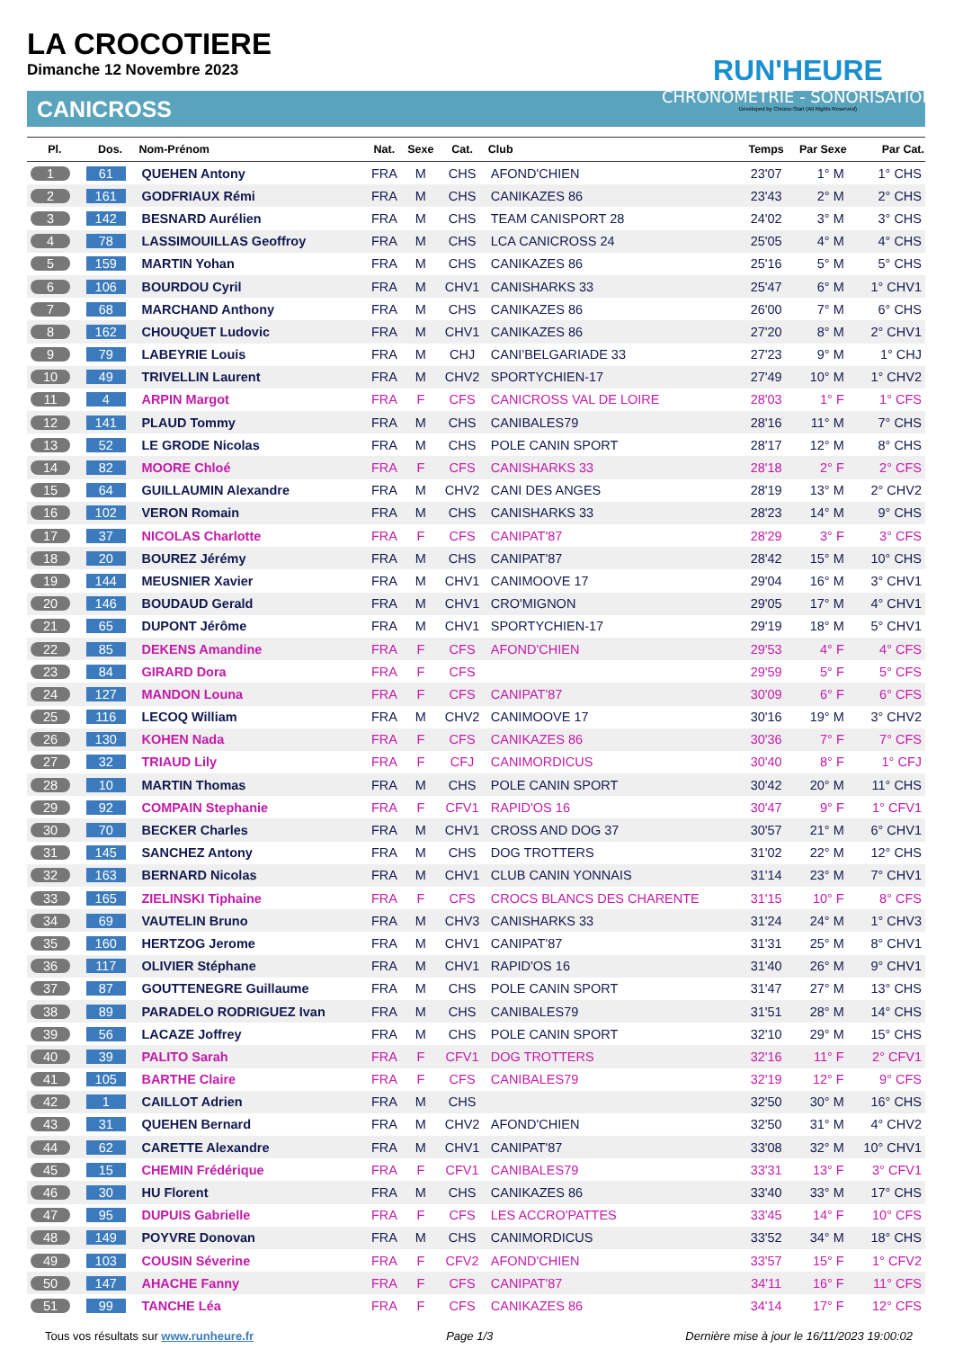LA CROCOTIERE
Dimanche 12 Novembre 2023
CANICROSS
RUN'HEURE
CHRONOMÉTRIE - SONORISATION
Developed by Chrono-Start (All Rights Reserved)
| Pl. | Dos. | Nom-Prénom | Nat. | Sexe | Cat. | Club | Temps | Par Sexe | Par Cat. |
| --- | --- | --- | --- | --- | --- | --- | --- | --- | --- |
| 1 | 61 | QUEHEN Antony | FRA | M | CHS | AFOND'CHIEN | 23'07 | 1° M | 1° CHS |
| 2 | 161 | GODFRIAUX Rémi | FRA | M | CHS | CANIKAZES 86 | 23'43 | 2° M | 2° CHS |
| 3 | 142 | BESNARD Aurélien | FRA | M | CHS | TEAM CANISPORT 28 | 24'02 | 3° M | 3° CHS |
| 4 | 78 | LASSIMOUILLAS Geoffroy | FRA | M | CHS | LCA CANICROSS 24 | 25'05 | 4° M | 4° CHS |
| 5 | 159 | MARTIN Yohan | FRA | M | CHS | CANIKAZES 86 | 25'16 | 5° M | 5° CHS |
| 6 | 106 | BOURDOU Cyril | FRA | M | CHV1 | CANISHARKS 33 | 25'47 | 6° M | 1° CHV1 |
| 7 | 68 | MARCHAND Anthony | FRA | M | CHS | CANIKAZES 86 | 26'00 | 7° M | 6° CHS |
| 8 | 162 | CHOUQUET Ludovic | FRA | M | CHV1 | CANIKAZES 86 | 27'20 | 8° M | 2° CHV1 |
| 9 | 79 | LABEYRIE Louis | FRA | M | CHJ | CANI'BELGARIADE 33 | 27'23 | 9° M | 1° CHJ |
| 10 | 49 | TRIVELLIN Laurent | FRA | M | CHV2 | SPORTYCHIEN-17 | 27'49 | 10° M | 1° CHV2 |
| 11 | 4 | ARPIN Margot | FRA | F | CFS | CANICROSS VAL DE LOIRE | 28'03 | 1° F | 1° CFS |
| 12 | 141 | PLAUD Tommy | FRA | M | CHS | CANIBALES79 | 28'16 | 11° M | 7° CHS |
| 13 | 52 | LE GRODE Nicolas | FRA | M | CHS | POLE CANIN SPORT | 28'17 | 12° M | 8° CHS |
| 14 | 82 | MOORE Chloé | FRA | F | CFS | CANISHARKS 33 | 28'18 | 2° F | 2° CFS |
| 15 | 64 | GUILLAUMIN Alexandre | FRA | M | CHV2 | CANI DES ANGES | 28'19 | 13° M | 2° CHV2 |
| 16 | 102 | VERON Romain | FRA | M | CHS | CANISHARKS 33 | 28'23 | 14° M | 9° CHS |
| 17 | 37 | NICOLAS Charlotte | FRA | F | CFS | CANIPAT'87 | 28'29 | 3° F | 3° CFS |
| 18 | 20 | BOUREZ Jérémy | FRA | M | CHS | CANIPAT'87 | 28'42 | 15° M | 10° CHS |
| 19 | 144 | MEUSNIER Xavier | FRA | M | CHV1 | CANIMOOVE 17 | 29'04 | 16° M | 3° CHV1 |
| 20 | 146 | BOUDAUD Gerald | FRA | M | CHV1 | CRO'MIGNON | 29'05 | 17° M | 4° CHV1 |
| 21 | 65 | DUPONT Jérôme | FRA | M | CHV1 | SPORTYCHIEN-17 | 29'19 | 18° M | 5° CHV1 |
| 22 | 85 | DEKENS Amandine | FRA | F | CFS | AFOND'CHIEN | 29'53 | 4° F | 4° CFS |
| 23 | 84 | GIRARD Dora | FRA | F | CFS | | 29'59 | 5° F | 5° CFS |
| 24 | 127 | MANDON Louna | FRA | F | CFS | CANIPAT'87 | 30'09 | 6° F | 6° CFS |
| 25 | 116 | LECOQ William | FRA | M | CHV2 | CANIMOOVE 17 | 30'16 | 19° M | 3° CHV2 |
| 26 | 130 | KOHEN Nada | FRA | F | CFS | CANIKAZES 86 | 30'36 | 7° F | 7° CFS |
| 27 | 32 | TRIAUD Lily | FRA | F | CFJ | CANIMORDICUS | 30'40 | 8° F | 1° CFJ |
| 28 | 10 | MARTIN Thomas | FRA | M | CHS | POLE CANIN SPORT | 30'42 | 20° M | 11° CHS |
| 29 | 92 | COMPAIN Stephanie | FRA | F | CFV1 | RAPID'OS 16 | 30'47 | 9° F | 1° CFV1 |
| 30 | 70 | BECKER Charles | FRA | M | CHV1 | CROSS AND DOG 37 | 30'57 | 21° M | 6° CHV1 |
| 31 | 145 | SANCHEZ Antony | FRA | M | CHS | DOG TROTTERS | 31'02 | 22° M | 12° CHS |
| 32 | 163 | BERNARD Nicolas | FRA | M | CHV1 | CLUB CANIN YONNAIS | 31'14 | 23° M | 7° CHV1 |
| 33 | 165 | ZIELINSKI Tiphaine | FRA | F | CFS | CROCS BLANCS DES CHARENTE | 31'15 | 10° F | 8° CFS |
| 34 | 69 | VAUTELIN Bruno | FRA | M | CHV3 | CANISHARKS 33 | 31'24 | 24° M | 1° CHV3 |
| 35 | 160 | HERTZOG Jerome | FRA | M | CHV1 | CANIPAT'87 | 31'31 | 25° M | 8° CHV1 |
| 36 | 117 | OLIVIER Stéphane | FRA | M | CHV1 | RAPID'OS 16 | 31'40 | 26° M | 9° CHV1 |
| 37 | 87 | GOUTTENEGRE Guillaume | FRA | M | CHS | POLE CANIN SPORT | 31'47 | 27° M | 13° CHS |
| 38 | 89 | PARADELO RODRIGUEZ Ivan | FRA | M | CHS | CANIBALES79 | 31'51 | 28° M | 14° CHS |
| 39 | 56 | LACAZE Joffrey | FRA | M | CHS | POLE CANIN SPORT | 32'10 | 29° M | 15° CHS |
| 40 | 39 | PALITO Sarah | FRA | F | CFV1 | DOG TROTTERS | 32'16 | 11° F | 2° CFV1 |
| 41 | 105 | BARTHE Claire | FRA | F | CFS | CANIBALES79 | 32'19 | 12° F | 9° CFS |
| 42 | 1 | CAILLOT Adrien | FRA | M | CHS | | 32'50 | 30° M | 16° CHS |
| 43 | 31 | QUEHEN Bernard | FRA | M | CHV2 | AFOND'CHIEN | 32'50 | 31° M | 4° CHV2 |
| 44 | 62 | CARETTE Alexandre | FRA | M | CHV1 | CANIPAT'87 | 33'08 | 32° M | 10° CHV1 |
| 45 | 15 | CHEMIN Frédérique | FRA | F | CFV1 | CANIBALES79 | 33'31 | 13° F | 3° CFV1 |
| 46 | 30 | HU Florent | FRA | M | CHS | CANIKAZES 86 | 33'40 | 33° M | 17° CHS |
| 47 | 95 | DUPUIS Gabrielle | FRA | F | CFS | LES ACCRO'PATTES | 33'45 | 14° F | 10° CFS |
| 48 | 149 | POYVRE Donovan | FRA | M | CHS | CANIMORDICUS | 33'52 | 34° M | 18° CHS |
| 49 | 103 | COUSIN Séverine | FRA | F | CFV2 | AFOND'CHIEN | 33'57 | 15° F | 1° CFV2 |
| 50 | 147 | AHACHE Fanny | FRA | F | CFS | CANIPAT'87 | 34'11 | 16° F | 11° CFS |
| 51 | 99 | TANCHE Léa | FRA | F | CFS | CANIKAZES 86 | 34'14 | 17° F | 12° CFS |
Tous vos résultats sur www.runheure.fr Page 1/3 Dernière mise à jour le 16/11/2023 19:00:02